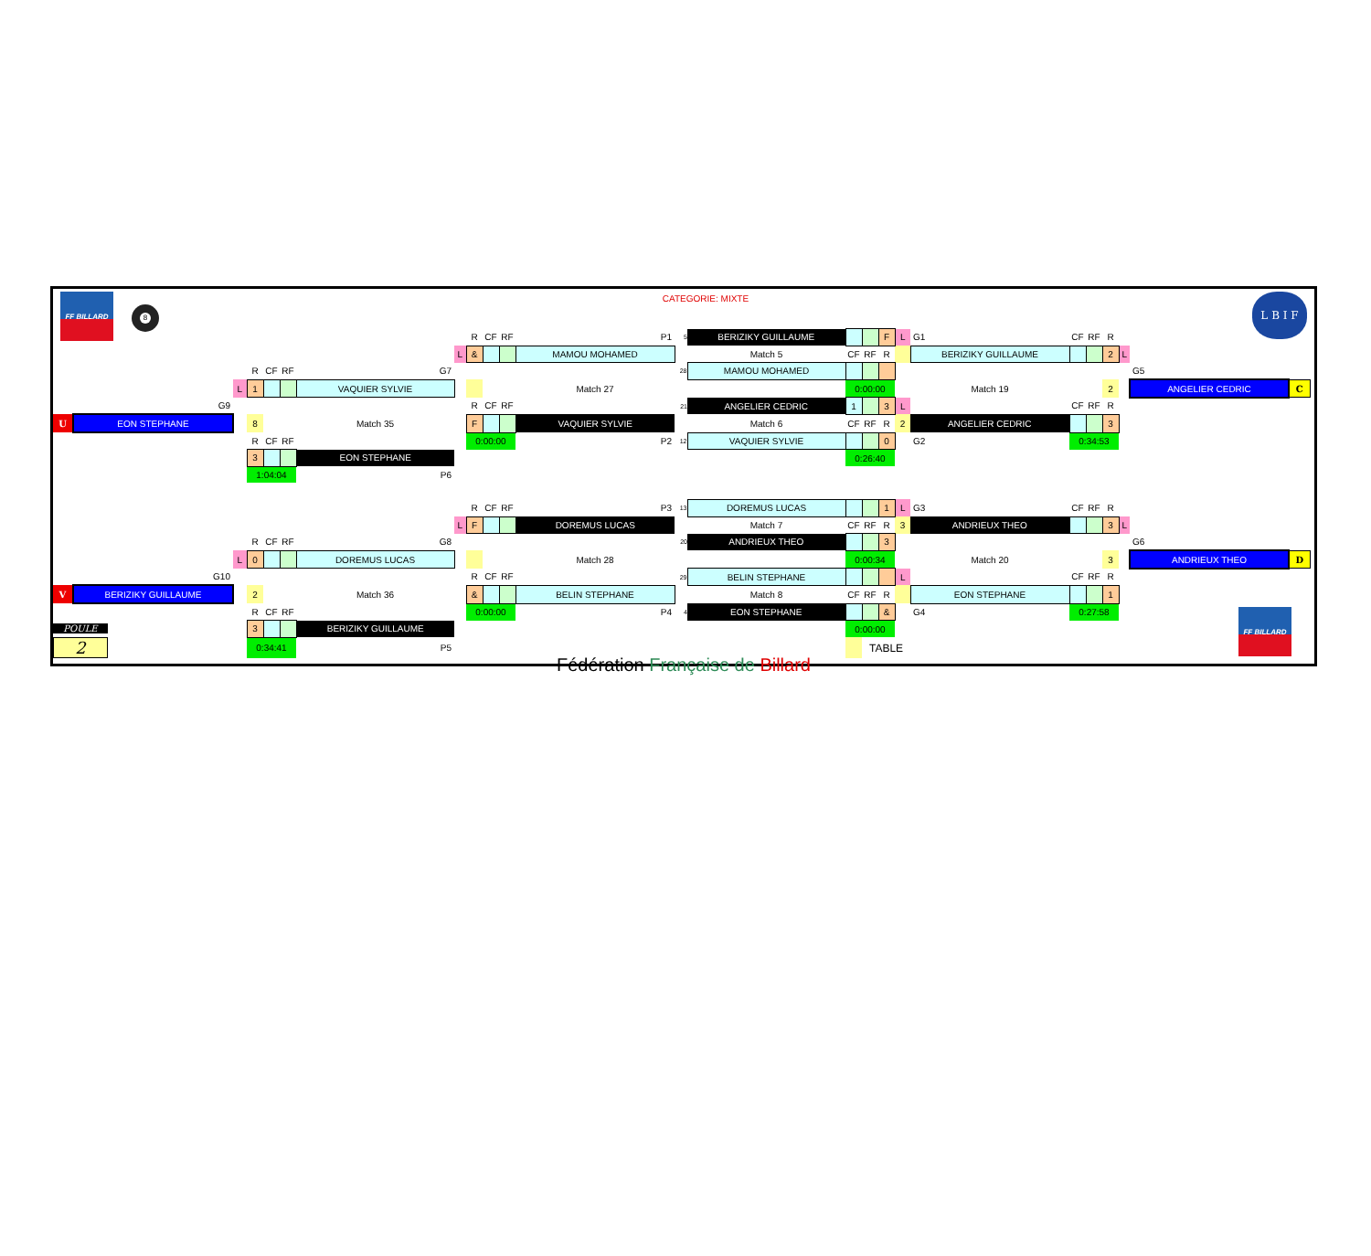FF BILLARD
8
CATEGORIE: MIXTE
L B I F
| | | | | | | | | R | CF | RF | P1 | 5 | BERIZIKY GUILLAUME | | | F | L | G1 | CF | RF | R | | | |
| | | | | | | | L | & | | | MAMOU MOHAMED | | Match 5 | CF | RF | R | | BERIZIKY GUILLAUME | | | 2 | L | | |
| | | | R | CF | RF | G7 | | | | | | 28 | MAMOU MOHAMED | | | | | | | | | | G5 | |
| | | L | 1 | | | VAQUIER SYLVIE | | | | | Match 27 | | | 0:00:00 | | | | Match 19 | | | 2 | | ANGELIER CEDRIC | C |
| | G9 | | | | | | | R | CF | RF | | 21 | ANGELIER CEDRIC | 1 | | 3 | L | | CF | RF | R | | | |
| U | EON STEPHANE | | 8 | | | Match 35 | | F | | | VAQUIER SYLVIE | | Match 6 | CF | RF | R | 2 | ANGELIER CEDRIC | | | 3 | | | |
| | | | R | CF | RF | | | 0:00:00 | | | P2 | 12 | VAQUIER SYLVIE | | | 0 | | G2 | 0:34:53 | | | | | |
| | | | 3 | | | EON STEPHANE | | | | | | | | 0:26:40 | | | | | | | | | | |
| | | | 1:04:04 | | | P6 | | | | | | | | | | | | | | | | | | |
| | | | | | | | | R | CF | RF | P3 | 13 | DOREMUS LUCAS | | | 1 | L | G3 | CF | RF | R | | | |
| | | | | | | | L | F | | | DOREMUS LUCAS | | Match 7 | CF | RF | R | 3 | ANDRIEUX THEO | | | 3 | L | | |
| | | | R | CF | RF | G8 | | | | | | 20 | ANDRIEUX THEO | | | 3 | | | | | | | G6 | |
| | | L | 0 | | | DOREMUS LUCAS | | | | | Match 28 | | | 0:00:34 | | | | Match 20 | | | 3 | | ANDRIEUX THEO | D |
| | G10 | | | | | | | R | CF | RF | | 29 | BELIN STEPHANE | | | | L | | CF | RF | R | | | |
| V | BERIZIKY GUILLAUME | | 2 | | | Match 36 | | & | | | BELIN STEPHANE | | Match 8 | CF | RF | R | | EON STEPHANE | | | 1 | | | |
| | | | R | CF | RF | | | 0:00:00 | | | P4 | 4 | EON STEPHANE | | | & | | G4 | 0:27:58 | | | | | |
| POULE | | | 3 | | | BERIZIKY GUILLAUME | | | | | | | | 0:00:00 | | | | | | | | | | |
| 2 | | | 0:34:41 | | | P5 | | | | | | | | | TABLE | | | | | | | | | |
Fédération Française de Billard
FF BILLARD